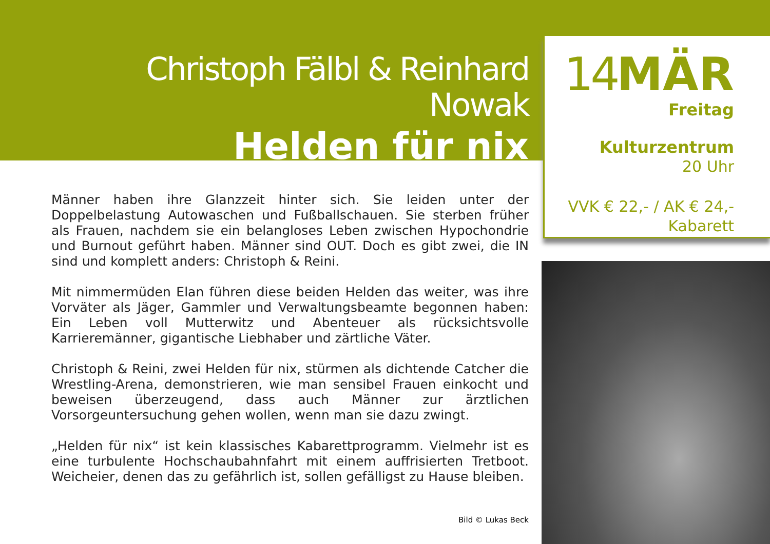Christoph Fälbl & Reinhard Nowak
Helden für nix
Männer haben ihre Glanzzeit hinter sich. Sie leiden unter der Doppelbelastung Autowaschen und Fußballschauen. Sie sterben früher als Frauen, nachdem sie ein belangloses Leben zwischen Hypochondrie und Burnout geführt haben. Männer sind OUT. Doch es gibt zwei, die IN sind und komplett anders: Christoph & Reini.
Mit nimmermüden Elan führen diese beiden Helden das weiter, was ihre Vorväter als Jäger, Gammler und Verwaltungsbeamte begonnen haben: Ein Leben voll Mutterwitz und Abenteuer als rücksichtsvolle Karrieremänner, gigantische Liebhaber und zärtliche Väter.
Christoph & Reini, zwei Helden für nix, stürmen als dichtende Catcher die Wrestling-Arena, demonstrieren, wie man sensibel Frauen einkocht und beweisen überzeugend, dass auch Männer zur ärztlichen Vorsorgeuntersuchung gehen wollen, wenn man sie dazu zwingt.
„Helden für nix“ ist kein klassisches Kabarettprogramm. Vielmehr ist es eine turbulente Hochschaubahnfahrt mit einem auffrisierten Tretboot. Weicheier, denen das zu gefährlich ist, sollen gefälligst zu Hause bleiben.
Bild © Lukas Beck
14 MÄR
Freitag
Kulturzentrum
20 Uhr
VVK € 22,- / AK € 24,-
Kabarett